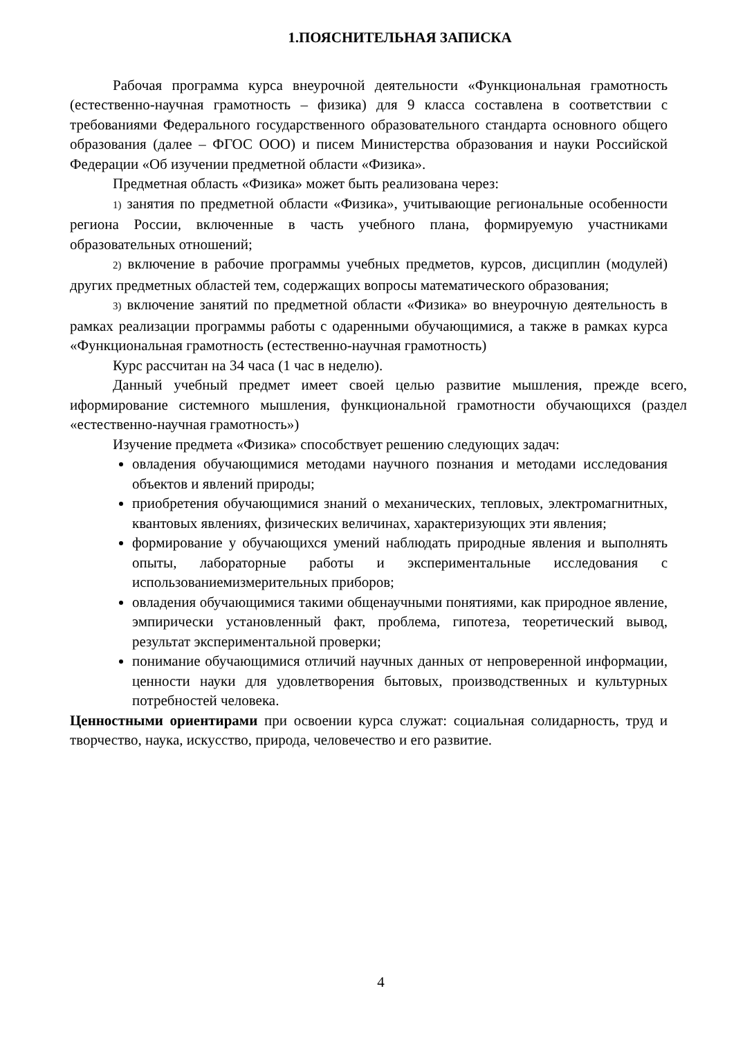1.ПОЯСНИТЕЛЬНАЯ ЗАПИСКА
Рабочая программа курса внеурочной деятельности «Функциональная грамотность (естественно-научная грамотность – физика) для 9 класса составлена в соответствии с требованиями Федерального государственного образовательного стандарта основного общего образования (далее – ФГОС ООО) и писем Министерства образования и науки Российской Федерации «Об изучении предметной области «Физика».
Предметная область «Физика» может быть реализована через:
1) занятия по предметной области «Физика», учитывающие региональные особенности региона России, включенные в часть учебного плана, формируемую участниками образовательных отношений;
2) включение в рабочие программы учебных предметов, курсов, дисциплин (модулей) других предметных областей тем, содержащих вопросы математического образования;
3) включение занятий по предметной области «Физика» во внеурочную деятельность в рамках реализации программы работы с одаренными обучающимися, а также в рамках курса «Функциональная грамотность (естественно-научная грамотность)
Курс рассчитан на 34 часа (1 час в неделю).
Данный учебный предмет имеет своей целью развитие мышления, прежде всего, иформирование системного мышления, функциональной грамотности обучающихся (раздел «естественно-научная грамотность»)
Изучение предмета «Физика» способствует решению следующих задач:
овладения обучающимися методами научного познания и методами исследования объектов и явлений природы;
приобретения обучающимися знаний о механических, тепловых, электромагнитных, квантовых явлениях, физических величинах, характеризующих эти явления;
формирование у обучающихся умений наблюдать природные явления и выполнять опыты, лабораторные работы и экспериментальные исследования с использованиемизмерительных приборов;
овладения обучающимися такими общенаучными понятиями, как природное явление, эмпирически установленный факт, проблема, гипотеза, теоретический вывод, результат экспериментальной проверки;
понимание обучающимися отличий научных данных от непроверенной информации, ценности науки для удовлетворения бытовых, производственных и культурных потребностей человека.
Ценностными ориентирами при освоении курса служат: социальная солидарность, труд и творчество, наука, искусство, природа, человечество и его развитие.
4